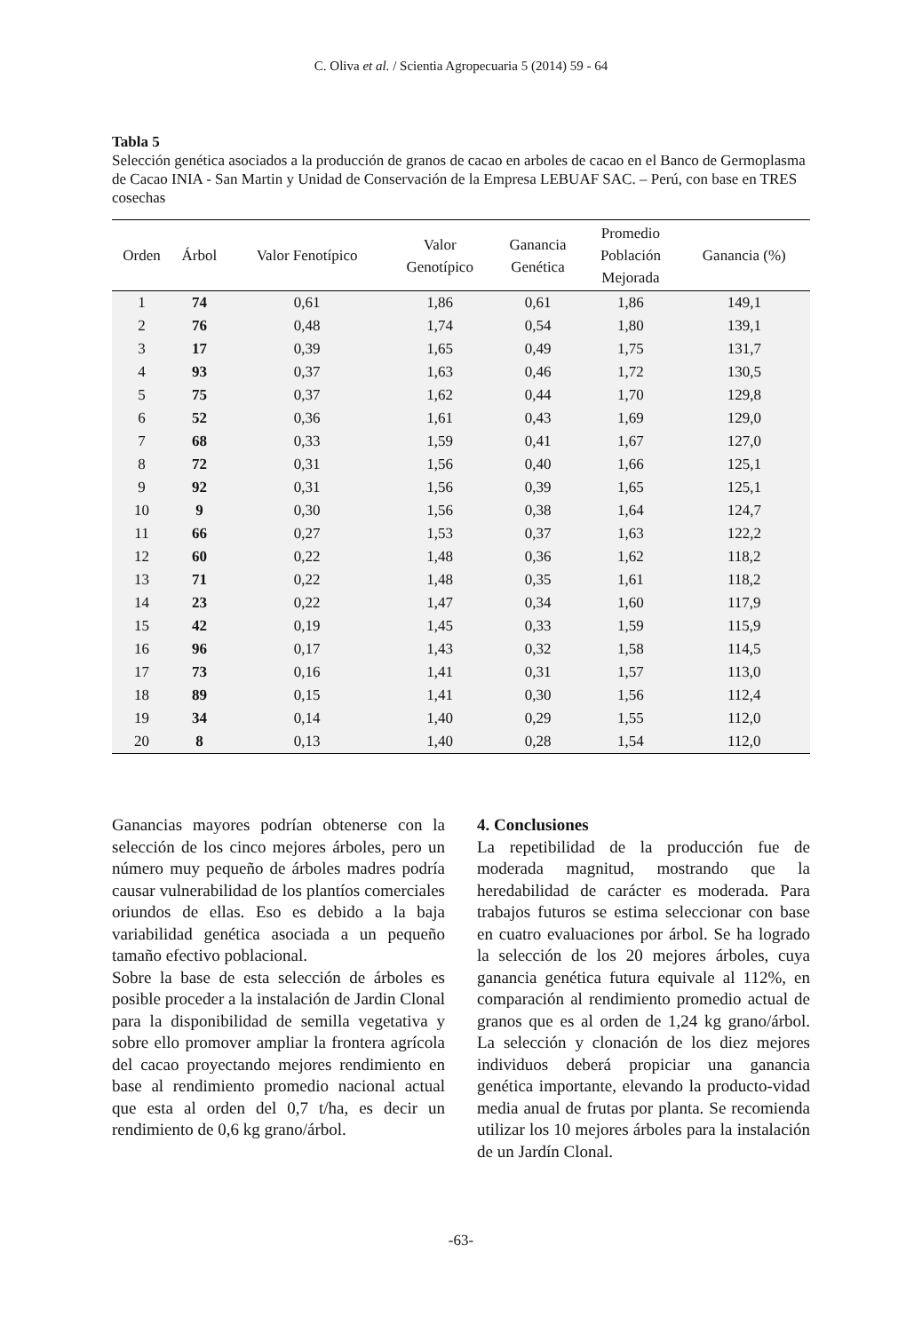C. Oliva et al. / Scientia Agropecuaria 5 (2014) 59 - 64
Tabla 5
Selección genética asociados a la producción de granos de cacao en arboles de cacao en el Banco de Germoplasma de Cacao INIA - San Martin y Unidad de Conservación de la Empresa LEBUAF SAC. – Perú, con base en TRES cosechas
| Orden | Árbol | Valor Fenotípico | Valor Genotípico | Ganancia Genética | Promedio Población Mejorada | Ganancia (%) |
| --- | --- | --- | --- | --- | --- | --- |
| 1 | 74 | 0,61 | 1,86 | 0,61 | 1,86 | 149,1 |
| 2 | 76 | 0,48 | 1,74 | 0,54 | 1,80 | 139,1 |
| 3 | 17 | 0,39 | 1,65 | 0,49 | 1,75 | 131,7 |
| 4 | 93 | 0,37 | 1,63 | 0,46 | 1,72 | 130,5 |
| 5 | 75 | 0,37 | 1,62 | 0,44 | 1,70 | 129,8 |
| 6 | 52 | 0,36 | 1,61 | 0,43 | 1,69 | 129,0 |
| 7 | 68 | 0,33 | 1,59 | 0,41 | 1,67 | 127,0 |
| 8 | 72 | 0,31 | 1,56 | 0,40 | 1,66 | 125,1 |
| 9 | 92 | 0,31 | 1,56 | 0,39 | 1,65 | 125,1 |
| 10 | 9 | 0,30 | 1,56 | 0,38 | 1,64 | 124,7 |
| 11 | 66 | 0,27 | 1,53 | 0,37 | 1,63 | 122,2 |
| 12 | 60 | 0,22 | 1,48 | 0,36 | 1,62 | 118,2 |
| 13 | 71 | 0,22 | 1,48 | 0,35 | 1,61 | 118,2 |
| 14 | 23 | 0,22 | 1,47 | 0,34 | 1,60 | 117,9 |
| 15 | 42 | 0,19 | 1,45 | 0,33 | 1,59 | 115,9 |
| 16 | 96 | 0,17 | 1,43 | 0,32 | 1,58 | 114,5 |
| 17 | 73 | 0,16 | 1,41 | 0,31 | 1,57 | 113,0 |
| 18 | 89 | 0,15 | 1,41 | 0,30 | 1,56 | 112,4 |
| 19 | 34 | 0,14 | 1,40 | 0,29 | 1,55 | 112,0 |
| 20 | 8 | 0,13 | 1,40 | 0,28 | 1,54 | 112,0 |
Ganancias mayores podrían obtenerse con la selección de los cinco mejores árboles, pero un número muy pequeño de árboles madres podría causar vulnerabilidad de los plantíos comerciales oriundos de ellas. Eso es debido a la baja variabilidad genética asociada a un pequeño tamaño efectivo poblacional.
Sobre la base de esta selección de árboles es posible proceder a la instalación de Jardin Clonal para la disponibilidad de semilla vegetativa y sobre ello promover ampliar la frontera agrícola del cacao proyectando mejores rendimiento en base al rendimiento promedio nacional actual que esta al orden del 0,7 t/ha, es decir un rendimiento de 0,6 kg grano/árbol.
4. Conclusiones
La repetibilidad de la producción fue de moderada magnitud, mostrando que la heredabilidad de carácter es moderada. Para trabajos futuros se estima seleccionar con base en cuatro evaluaciones por árbol. Se ha logrado la selección de los 20 mejores árboles, cuya ganancia genética futura equivale al 112%, en comparación al rendimiento promedio actual de granos que es al orden de 1,24 kg grano/árbol. La selección y clonación de los diez mejores individuos deberá propiciar una ganancia genética importante, elevando la producto-vidad media anual de frutas por planta. Se recomienda utilizar los 10 mejores árboles para la instalación de un Jardín Clonal.
-63-